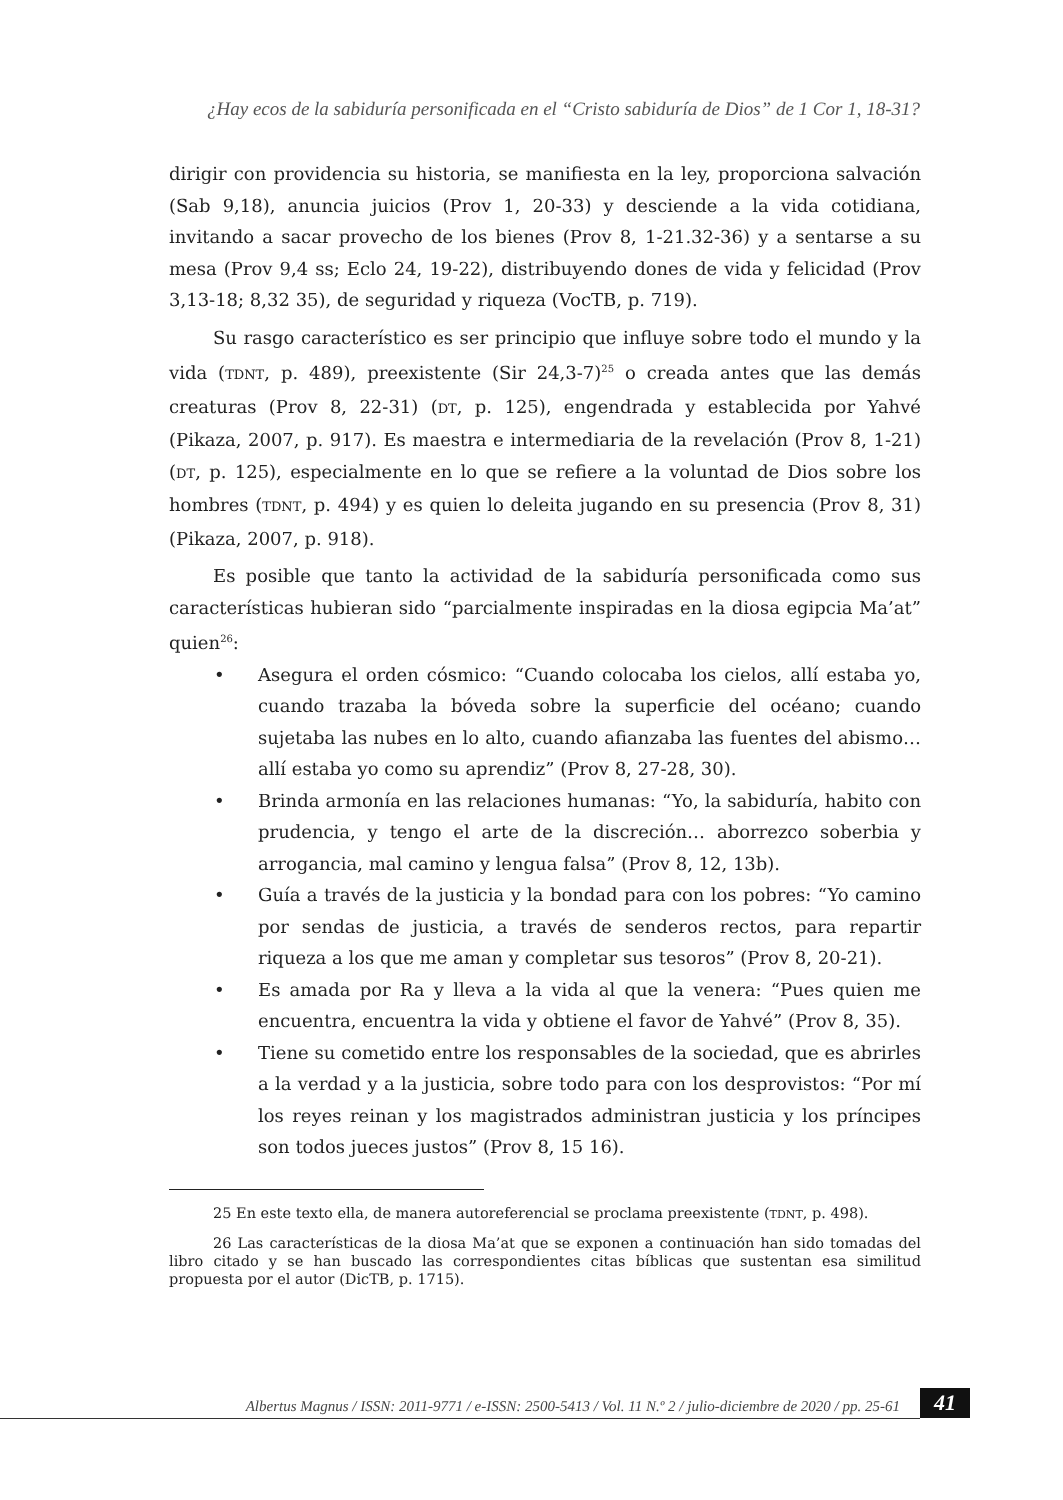¿Hay ecos de la sabiduría personificada en el “Cristo sabiduría de Dios” de 1 Cor 1, 18-31?
dirigir con providencia su historia, se manifiesta en la ley, proporciona salvación (Sab 9,18), anuncia juicios (Prov 1, 20-33) y desciende a la vida cotidiana, invitando a sacar provecho de los bienes (Prov 8, 1-21.32-36) y a sentarse a su mesa (Prov 9,4 ss; Eclo 24, 19-22), distribuyendo dones de vida y felicidad (Prov 3,13-18; 8,32 35), de seguridad y riqueza (VocTB, p. 719).
Su rasgo característico es ser principio que influye sobre todo el mundo y la vida (TDNT, p. 489), preexistente (Sir 24,3-7)<sup>25</sup> o creada antes que las demás creaturas (Prov 8, 22-31) (DT, p. 125), engendrada y establecida por Yahvé (Pikaza, 2007, p. 917). Es maestra e intermediaria de la revelación (Prov 8, 1-21) (DT, p. 125), especialmente en lo que se refiere a la voluntad de Dios sobre los hombres (TDNT, p. 494) y es quien lo deleita jugando en su presencia (Prov 8, 31) (Pikaza, 2007, p. 918).
Es posible que tanto la actividad de la sabiduría personificada como sus características hubieran sido “parcialmente inspiradas en la diosa egipcia Ma’at” quien<sup>26</sup>:
• Asegura el orden cósmico: “Cuando colocaba los cielos, allí estaba yo, cuando trazaba la bóveda sobre la superficie del océano; cuando sujetaba las nubes en lo alto, cuando afianzaba las fuentes del abismo… allí estaba yo como su aprendiz” (Prov 8, 27-28, 30).
• Brinda armonía en las relaciones humanas: “Yo, la sabiduría, habito con prudencia, y tengo el arte de la discreción… aborrezco soberbia y arrogancia, mal camino y lengua falsa” (Prov 8, 12, 13b).
• Guía a través de la justicia y la bondad para con los pobres: “Yo camino por sendas de justicia, a través de senderos rectos, para repartir riqueza a los que me aman y completar sus tesoros” (Prov 8, 20-21).
• Es amada por Ra y lleva a la vida al que la venera: “Pues quien me encuentra, encuentra la vida y obtiene el favor de Yahvé” (Prov 8, 35).
• Tiene su cometido entre los responsables de la sociedad, que es abrirles a la verdad y a la justicia, sobre todo para con los desprovistos: “Por mí los reyes reinan y los magistrados administran justicia y los príncipes son todos jueces justos” (Prov 8, 15 16).
25 En este texto ella, de manera autoreferencial se proclama preexistente (TDNT, p. 498).
26 Las características de la diosa Ma’at que se exponen a continuación han sido tomadas del libro citado y se han buscado las correspondientes citas bíblicas que sustentan esa similitud propuesta por el autor (DicTB, p. 1715).
Albertus Magnus / ISSN: 2011-9771 / e-ISSN: 2500-5413 / Vol. 11 N.º 2 / julio-diciembre de 2020 / pp. 25-61
41